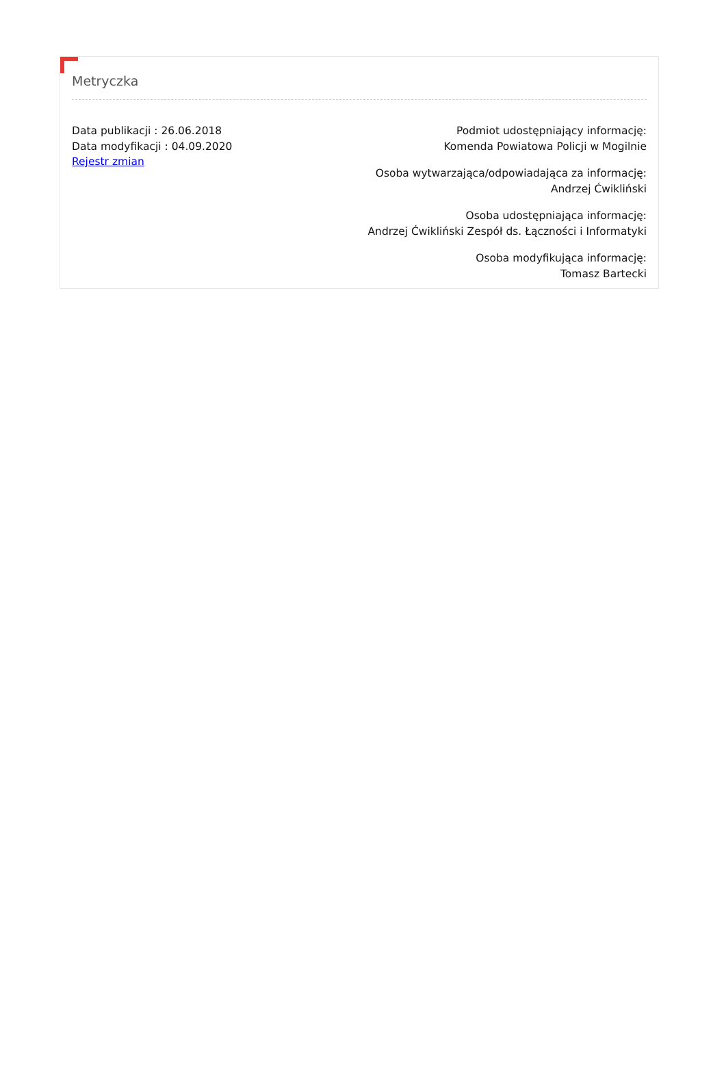Metryczka
Data publikacji : 26.06.2018
Data modyfikacji : 04.09.2020
Rejestr zmian
Podmiot udostępniający informację:
Komenda Powiatowa Policji w Mogilnie
Osoba wytwarzająca/odpowiadająca za informację:
Andrzej Ćwikliński
Osoba udostępniająca informację:
Andrzej Ćwikliński Zespół ds. Łączności i Informatyki
Osoba modyfikująca informację:
Tomasz Bartecki